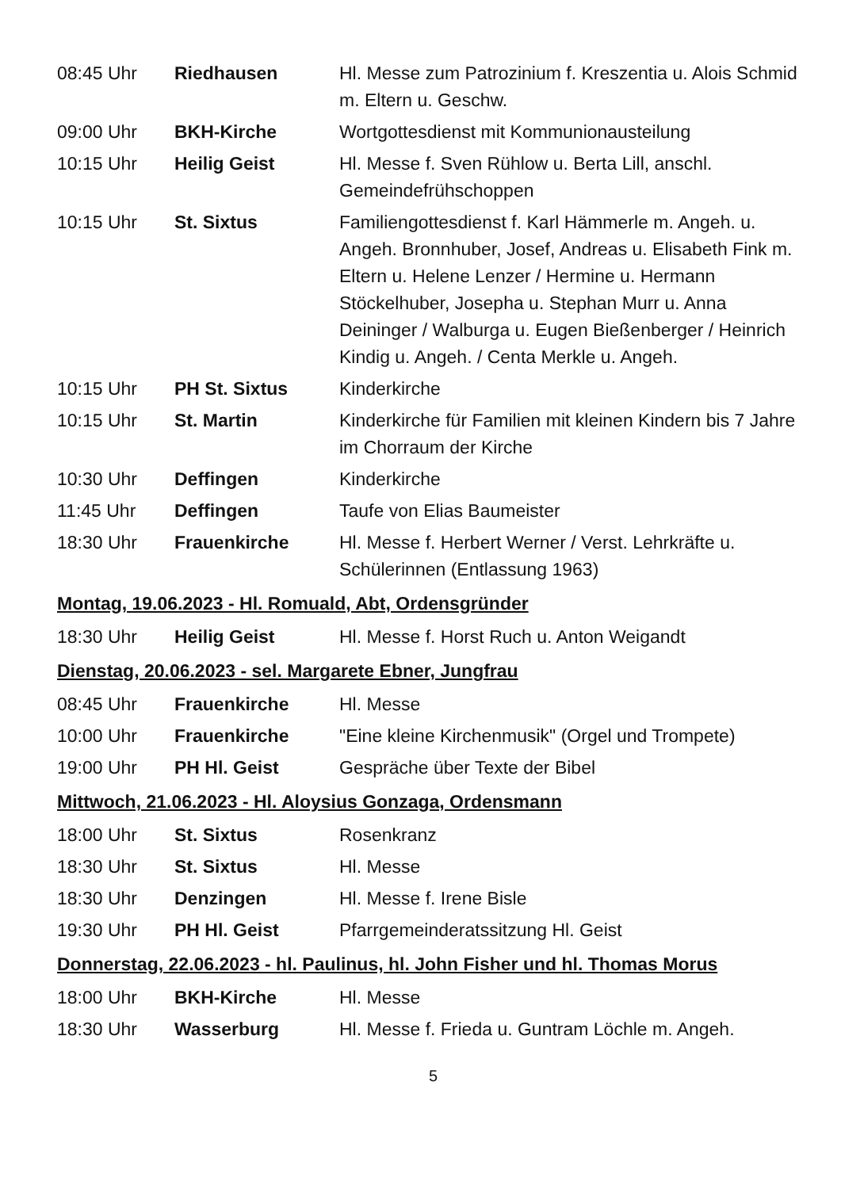| 08:45 Uhr | Riedhausen | Hl. Messe zum Patrozinium f. Kreszentia u. Alois Schmid m. Eltern u. Geschw. |
| 09:00 Uhr | BKH-Kirche | Wortgottesdienst mit Kommunionausteilung |
| 10:15 Uhr | Heilig Geist | Hl. Messe f. Sven Rühlow u. Berta Lill, anschl. Gemeindefrühschoppen |
| 10:15 Uhr | St. Sixtus | Familiengottesdienst f. Karl Hämmerle m. Angeh. u. Angeh. Bronnhuber, Josef, Andreas u. Elisabeth Fink m. Eltern u. Helene Lenzer / Hermine u. Hermann Stöckelhuber, Josepha u. Stephan Murr u. Anna Deininger / Walburga u. Eugen Bießenberger / Heinrich Kindig u. Angeh. / Centa Merkle u. Angeh. |
| 10:15 Uhr | PH St. Sixtus | Kinderkirche |
| 10:15 Uhr | St. Martin | Kinderkirche für Familien mit kleinen Kindern bis 7 Jahre im Chorraum der Kirche |
| 10:30 Uhr | Deffingen | Kinderkirche |
| 11:45 Uhr | Deffingen | Taufe von Elias Baumeister |
| 18:30 Uhr | Frauenkirche | Hl. Messe f. Herbert Werner / Verst. Lehrkräfte u. Schülerinnen (Entlassung 1963) |
Montag, 19.06.2023 - Hl. Romuald, Abt, Ordensgründer
| 18:30 Uhr | Heilig Geist | Hl. Messe f. Horst Ruch u. Anton Weigandt |
Dienstag, 20.06.2023 - sel. Margarete Ebner, Jungfrau
| 08:45 Uhr | Frauenkirche | Hl. Messe |
| 10:00 Uhr | Frauenkirche | "Eine kleine Kirchenmusik" (Orgel und Trompete) |
| 19:00 Uhr | PH Hl. Geist | Gespräche über Texte der Bibel |
Mittwoch, 21.06.2023 - Hl. Aloysius Gonzaga, Ordensmann
| 18:00 Uhr | St. Sixtus | Rosenkranz |
| 18:30 Uhr | St. Sixtus | Hl. Messe |
| 18:30 Uhr | Denzingen | Hl. Messe f. Irene Bisle |
| 19:30 Uhr | PH Hl. Geist | Pfarrgemeinderatssitzung Hl. Geist |
Donnerstag, 22.06.2023 - hl. Paulinus, hl. John Fisher und hl. Thomas Morus
| 18:00 Uhr | BKH-Kirche | Hl. Messe |
| 18:30 Uhr | Wasserburg | Hl. Messe f. Frieda u. Guntram Löchle m. Angeh. |
5